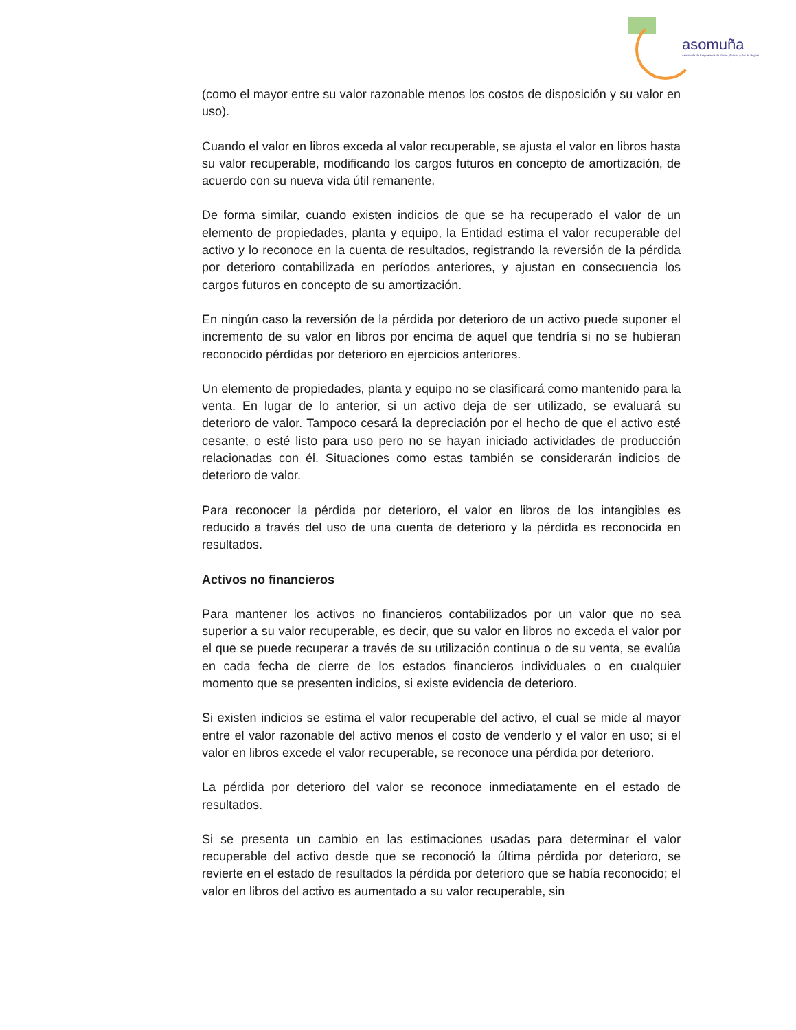asomuña
Asociación de Empresarios de Sibaté, Soacha y Sur de Bogotá
(como el mayor entre su valor razonable menos los costos de disposición y su valor en uso).
Cuando el valor en libros exceda al valor recuperable, se ajusta el valor en libros hasta su valor recuperable, modificando los cargos futuros en concepto de amortización, de acuerdo con su nueva vida útil remanente.
De forma similar, cuando existen indicios de que se ha recuperado el valor de un elemento de propiedades, planta y equipo, la Entidad estima el valor recuperable del activo y lo reconoce en la cuenta de resultados, registrando la reversión de la pérdida por deterioro contabilizada en períodos anteriores, y ajustan en consecuencia los cargos futuros en concepto de su amortización.
En ningún caso la reversión de la pérdida por deterioro de un activo puede suponer el incremento de su valor en libros por encima de aquel que tendría si no se hubieran reconocido pérdidas por deterioro en ejercicios anteriores.
Un elemento de propiedades, planta y equipo no se clasificará como mantenido para la venta. En lugar de lo anterior, si un activo deja de ser utilizado, se evaluará su deterioro de valor. Tampoco cesará la depreciación por el hecho de que el activo esté cesante, o esté listo para uso pero no se hayan iniciado actividades de producción relacionadas con él. Situaciones como estas también se considerarán indicios de deterioro de valor.
Para reconocer la pérdida por deterioro, el valor en libros de los intangibles es reducido a través del uso de una cuenta de deterioro y la pérdida es reconocida en resultados.
Activos no financieros
Para mantener los activos no financieros contabilizados por un valor que no sea superior a su valor recuperable, es decir, que su valor en libros no exceda el valor por el que se puede recuperar a través de su utilización continua o de su venta, se evalúa en cada fecha de cierre de los estados financieros individuales o en cualquier momento que se presenten indicios, si existe evidencia de deterioro.
Si existen indicios se estima el valor recuperable del activo, el cual se mide al mayor entre el valor razonable del activo menos el costo de venderlo y el valor en uso; si el valor en libros excede el valor recuperable, se reconoce una pérdida por deterioro.
La pérdida por deterioro del valor se reconoce inmediatamente en el estado de resultados.
Si se presenta un cambio en las estimaciones usadas para determinar el valor recuperable del activo desde que se reconoció la última pérdida por deterioro, se revierte en el estado de resultados la pérdida por deterioro que se había reconocido; el valor en libros del activo es aumentado a su valor recuperable, sin